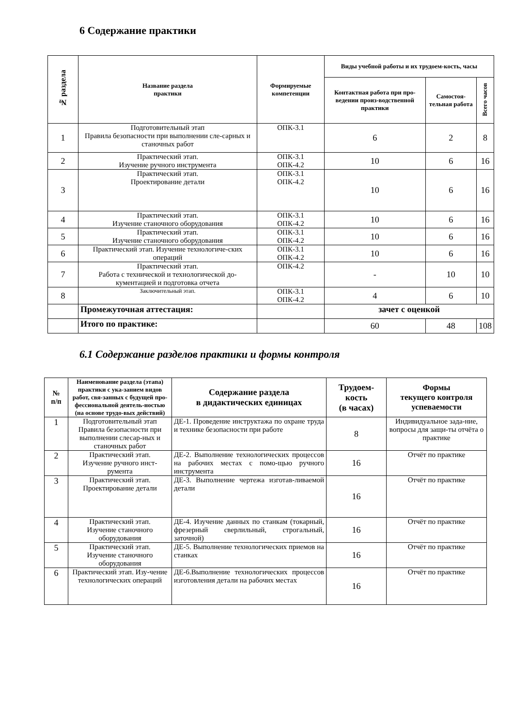6 Содержание практики
| № раздела | Название раздела практики | Формируемые компетенции | Виды учебной работы и их трудоем-кость, часы | | |
| --- | --- | --- | --- | --- | --- |
| | | | Контактная работа при про-ведении произ-водственной практики | Самостоя-тельная работа | Всего часов |
| 1 | Подготовительный этап Правила безопасности при выполнении сле-сарных и станочных работ | ОПК-3.1 | 6 | 2 | 8 |
| 2 | Практический этап. Изучение ручного инструмента | ОПК-3.1 ОПК-4.2 | 10 | 6 | 16 |
| 3 | Практический этап. Проектирование детали | ОПК-3.1 ОПК-4.2 | 10 | 6 | 16 |
| 4 | Практический этап. Изучение станочного оборудования | ОПК-3.1 ОПК-4.2 | 10 | 6 | 16 |
| 5 | Практический этап. Изучение станочного оборудования | ОПК-3.1 ОПК-4.2 | 10 | 6 | 16 |
| 6 | Практический этап. Изучение технологиче-ских операций | ОПК-3.1 ОПК-4.2 | 10 | 6 | 16 |
| 7 | Практический этап. Работа с технической и технологической до-кументацией и подготовка отчета | ОПК-4.2 | - | 10 | 10 |
| 8 | Заключительный этап. | ОПК-3.1 ОПК-4.2 | 4 | 6 | 10 |
| | Промежуточная аттестация: | | зачет с оценкой | | |
| | Итого по практике: | | 60 | 48 | 108 |
6.1 Содержание разделов практики и формы контроля
| № п/п | Наименование раздела (этапа) практики с ука-занием видов работ, свя-занных с будущей про-фессиональной деятель-ностью (на основе трудо-вых действий) | Содержание раздела в дидактических единицах | Трудоем-кость (в часах) | Формы текущего контроля успеваемости |
| --- | --- | --- | --- | --- |
| 1 | Подготовительный этап Правила безопасности при выполнении слесар-ных и станочных работ | ДЕ-1. Проведение инструктажа по охране труда и технике безопасности при работе | 8 | Индивидуальное зада-ние, вопросы для защи-ты отчёта о практике |
| 2 | Практический этап. Изучение ручного инст-румента | ДЕ-2. Выполнение технологических процессов на рабочих местах с помо-щью ручного инструмента | 16 | Отчёт по практике |
| 3 | Практический этап. Проектирование детали | ДЕ-3. Выполнение чертежа изготав-ливаемой детали | 16 | Отчёт по практике |
| 4 | Практический этап. Изучение станочного оборудования | ДЕ-4. Изучение данных по станкам (токарный, фрезерный сверлильный, строгальный, заточной) | 16 | Отчёт по практике |
| 5 | Практический этап. Изучение станочного оборудования | ДЕ-5. Выполнение технологических приемов на станках | 16 | Отчёт по практике |
| 6 | Практический этап. Изу-чение технологических операций | ДЕ-6.Выполнение технологических процессов изготовления детали на рабочих местах | 16 | Отчёт по практике |